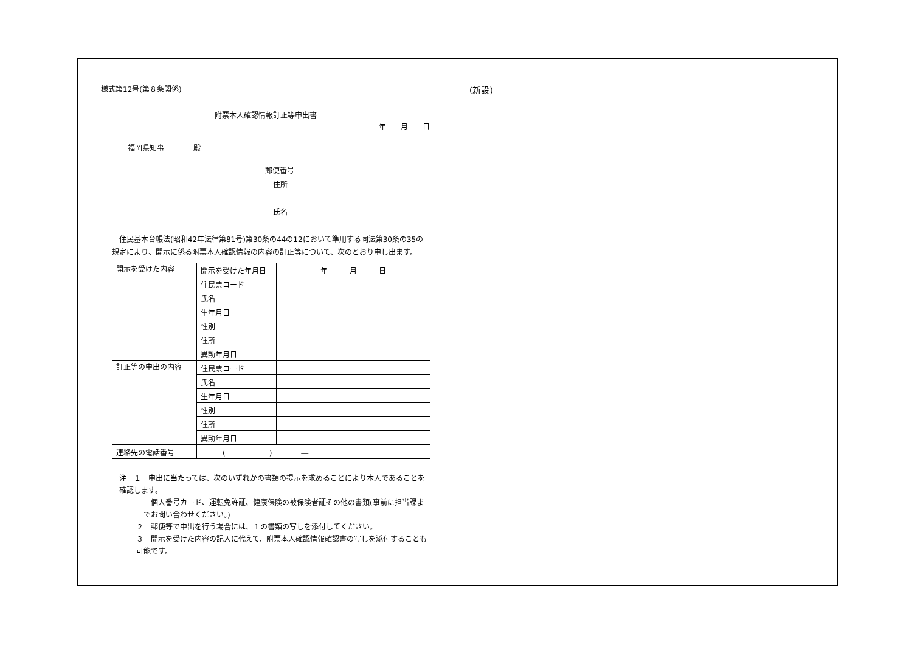様式第12号(第８条関係)
附票本人確認情報訂正等申出書
年　　月　　日
福岡県知事　　　　殿
郵便番号
住所
氏名
　住民基本台帳法(昭和42年法律第81号)第30条の44の12において準用する同法第30条の35の規定により、開示に係る附票本人確認情報の内容の訂正等について、次のとおり申し出ます。
| 開示を受けた内容 | 開示を受けた年月日 | 年 月 日 |
| | 住民票コード | |
| | 氏名 | |
| | 生年月日 | |
| | 性別 | |
| | 住所 | |
| | 異動年月日 | |
| 訂正等の申出の内容 | 住民票コード | |
| | 氏名 | |
| | 生年月日 | |
| | 性別 | |
| | 住所 | |
| | 異動年月日 | |
| 連絡先の電話番号 | ( ) ― | |
注　１　申出に当たっては、次のいずれかの書類の提示を求めることにより本人であることを確認します。
　個人番号カード、運転免許証、健康保険の被保険者証その他の書類(事前に担当課までお問い合わせください。)
２　郵便等で申出を行う場合には、１の書類の写しを添付してください。
３　開示を受けた内容の記入に代えて、附票本人確認情報確認書の写しを添付することも可能です。
(新設)